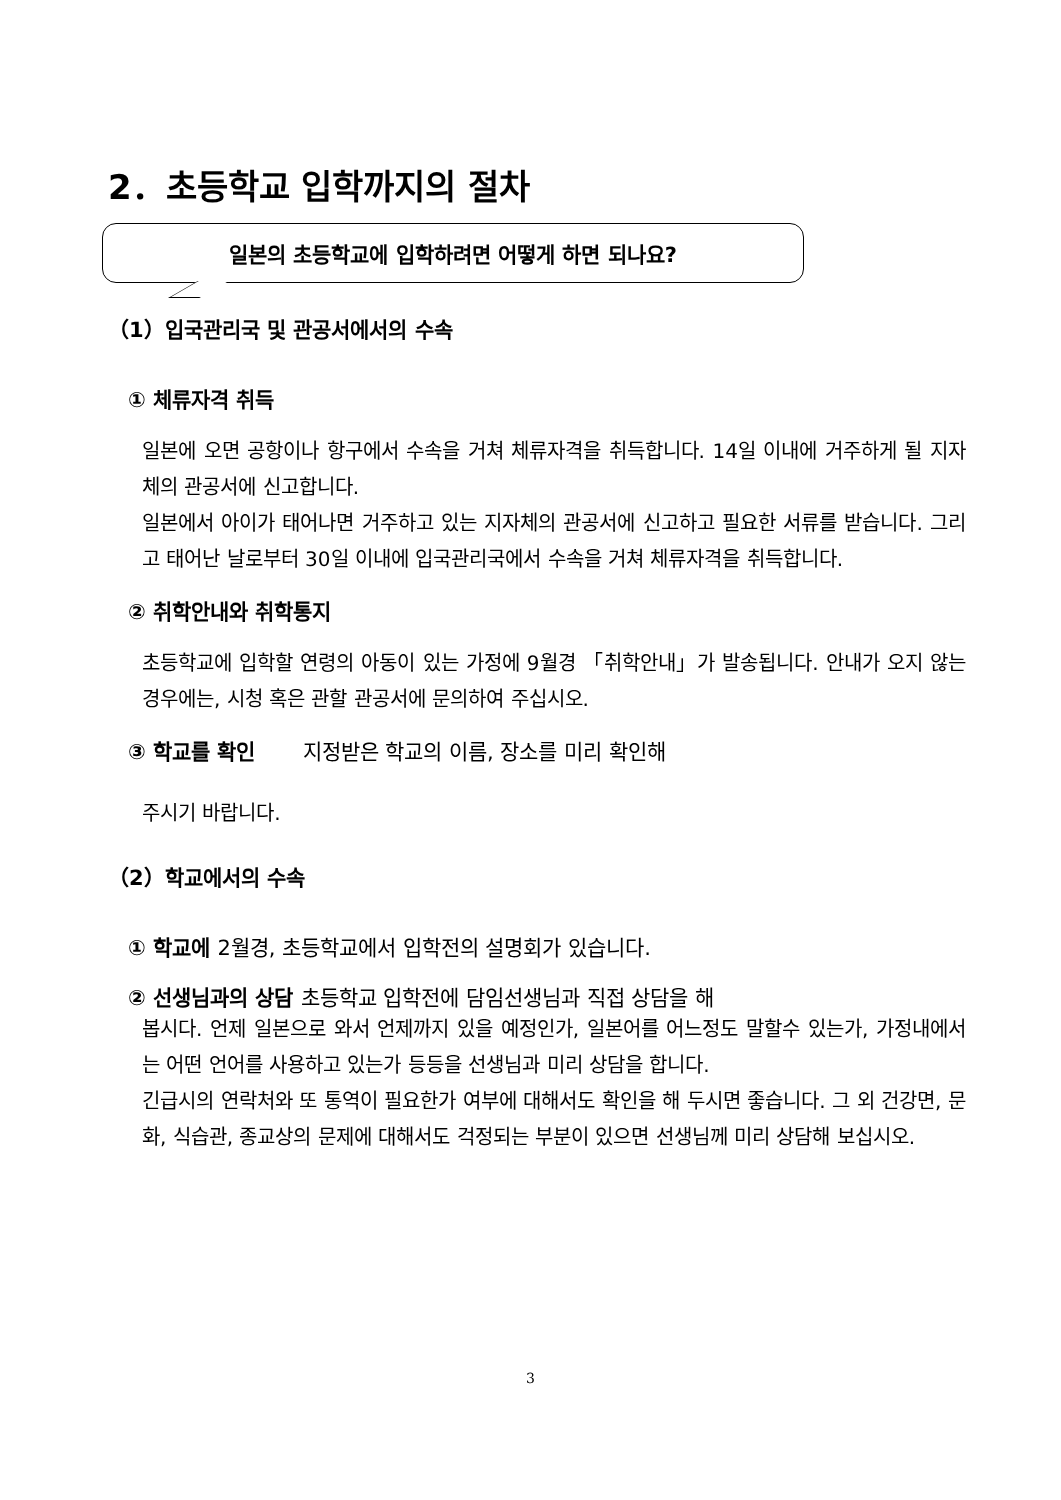2．초등학교 입학까지의 절차
일본의 초등학교에 입학하려면 어떻게 하면 되나요?
（1）입국관리국 및 관공서에서의 수속
① 체류자격 취득
일본에 오면 공항이나 항구에서 수속을 거쳐 체류자격을 취득합니다. 14일 이내에 거주하게 될 지자체의 관공서에 신고합니다.
일본에서 아이가 태어나면 거주하고 있는 지자체의 관공서에 신고하고 필요한 서류를 받습니다. 그리고 태어난 날로부터 30일 이내에 입국관리국에서 수속을 거쳐 체류자격을 취득합니다.
② 취학안내와 취학통지
초등학교에 입학할 연령의 아동이 있는 가정에 9월경 「취학안내」가 발송됩니다. 안내가 오지 않는 경우에는, 시청 혹은 관할 관공서에 문의하여 주십시오.
③ 학교를 확인 지정받은 학교의 이름, 장소를 미리 확인해
주시기 바랍니다.
（2）학교에서의 수속
① 학교에 2월경, 초등학교에서 입학전의 설명회가 있습니다.
② 선생님과의 상담 초등학교 입학전에 담임선생님과 직접 상담을 해
봅시다. 언제 일본으로 와서 언제까지 있을 예정인가, 일본어를 어느정도 말할수 있는가, 가정내에서는 어떤 언어를 사용하고 있는가 등등을 선생님과 미리 상담을 합니다.
긴급시의 연락처와 또 통역이 필요한가 여부에 대해서도 확인을 해 두시면 좋습니다. 그 외 건강면, 문화, 식습관, 종교상의 문제에 대해서도 걱정되는 부분이 있으면 선생님께 미리 상담해 보십시오.
3